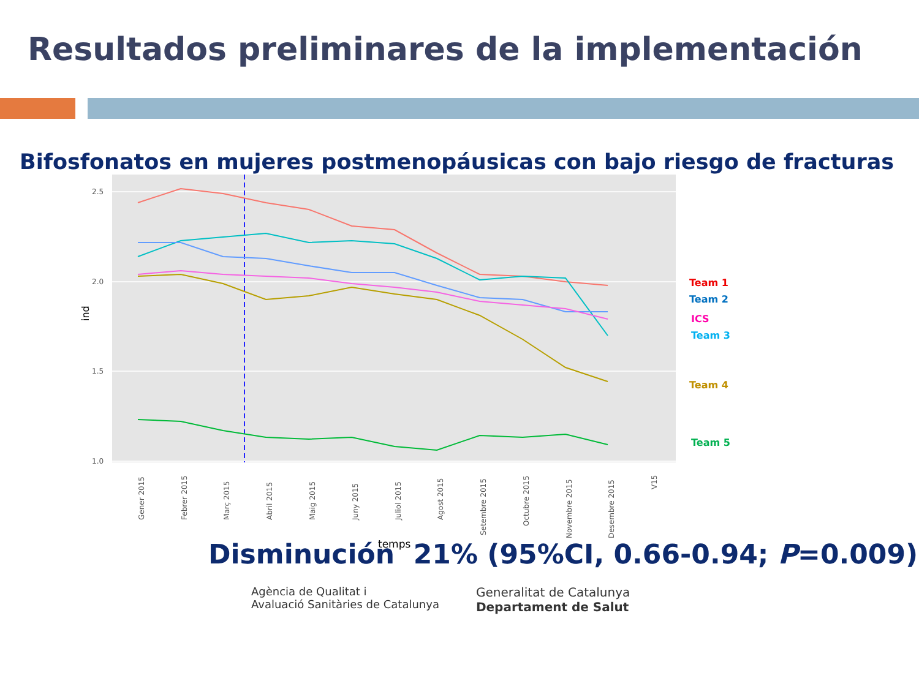Resultados preliminares de la implementación
Bifosfonatos en mujeres postmenopáusicas con bajo riesgo de fracturas
2.5
2.0
1.5
1.0
ind
Gener 2015
Febrer 2015
Març 2015
Abril 2015
Maig 2015
Juny 2015
Juliol 2015
Agost 2015
Setembre 2015
Octubre 2015
Novembre 2015
Desembre 2015
V15
temps
Team 1
Team 2
ICS
Team 3
Team 4
Team 5
Disminución 21% (95%CI, 0.66-0.94; P=0.009)
Agència de Qualitat i
Avaluació Sanitàries de Catalunya
Generalitat de Catalunya
Departament de Salut